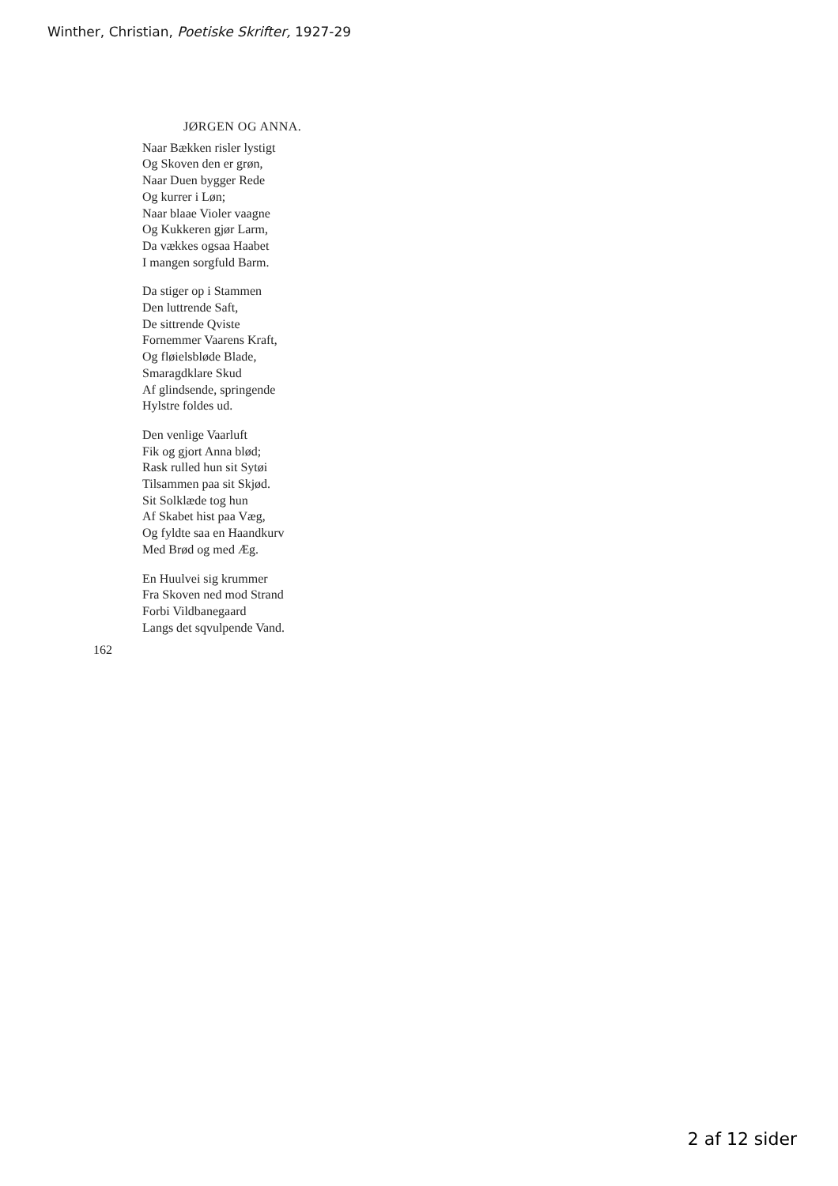Winther, Christian, Poetiske Skrifter, 1927-29
JØRGEN OG ANNA.
Naar Bækken risler lystigt
Og Skoven den er grøn,
Naar Duen bygger Rede
Og kurrer i Løn;
Naar blaae Violer vaagne
Og Kukkeren gjør Larm,
Da vækkes ogsaa Haabet
I mangen sorgfuld Barm.
Da stiger op i Stammen
Den luttrende Saft,
De sittrende Qviste
Fornemmer Vaarens Kraft,
Og fløielsbløde Blade,
Smaragdklare Skud
Af glindsende, springende
Hylstre foldes ud.
Den venlige Vaarluft
Fik og gjort Anna blød;
Rask rulled hun sit Sytøi
Tilsammen paa sit Skjød.
Sit Solklæde tog hun
Af Skabet hist paa Væg,
Og fyldte saa en Haandkurv
Med Brød og med Æg.
En Huulvei sig krummer
Fra Skoven ned mod Strand
Forbi Vildbanegaard
Langs det sqvulpende Vand.
162
2 af 12 sider